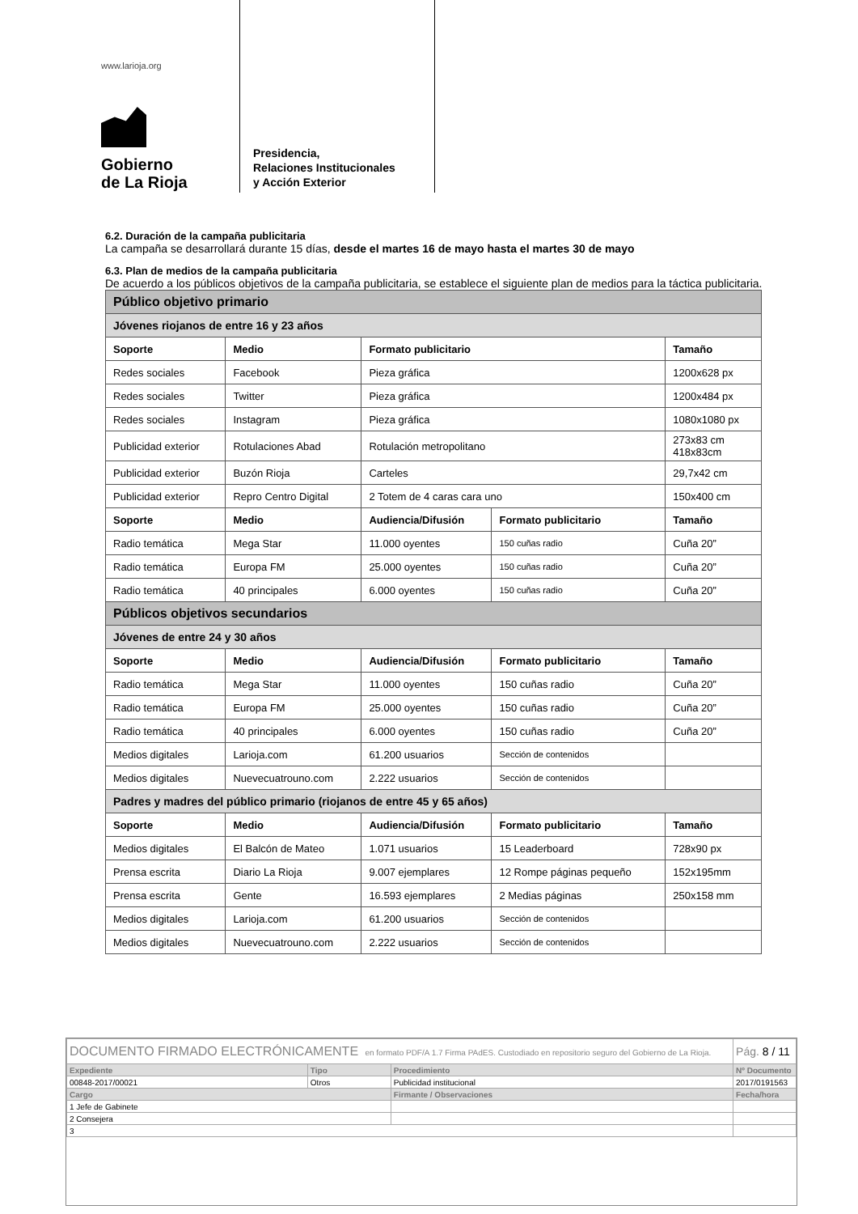www.larioja.org
Gobierno
de La Rioja
Presidencia,
Relaciones Institucionales
y Acción Exterior
6.2. Duración de la campaña publicitaria
La campaña se desarrollará durante 15 días, desde el martes 16 de mayo hasta el martes 30 de mayo
6.3. Plan de medios de la campaña publicitaria
De acuerdo a los públicos objetivos de la campaña publicitaria, se establece el siguiente plan de medios para la táctica publicitaria.
| Público objetivo primario | | | | |
| Jóvenes riojanos de entre 16 y 23 años | | | | |
| Soporte | Medio | Formato publicitario | | Tamaño |
| Redes sociales | Facebook | Pieza gráfica | | 1200x628 px |
| Redes sociales | Twitter | Pieza gráfica | | 1200x484 px |
| Redes sociales | Instagram | Pieza gráfica | | 1080x1080 px |
| Publicidad exterior | Rotulaciones Abad | Rotulación metropolitano | | 273x83 cm 418x83cm |
| Publicidad exterior | Buzón Rioja | Carteles | | 29,7x42 cm |
| Publicidad exterior | Repro Centro Digital | 2 Totem de 4 caras cara uno | | 150x400 cm |
| Soporte | Medio | Audiencia/Difusión | Formato publicitario | Tamaño |
| Radio temática | Mega Star | 11.000 oyentes | 150 cuñas radio | Cuña 20” |
| Radio temática | Europa FM | 25.000 oyentes | 150 cuñas radio | Cuña 20” |
| Radio temática | 40 principales | 6.000 oyentes | 150 cuñas radio | Cuña 20” |
| Públicos objetivos secundarios | | | | |
| Jóvenes de entre 24 y 30 años | | | | |
| Soporte | Medio | Audiencia/Difusión | Formato publicitario | Tamaño |
| Radio temática | Mega Star | 11.000 oyentes | 150 cuñas radio | Cuña 20” |
| Radio temática | Europa FM | 25.000 oyentes | 150 cuñas radio | Cuña 20” |
| Radio temática | 40 principales | 6.000 oyentes | 150 cuñas radio | Cuña 20” |
| Medios digitales | Larioja.com | 61.200 usuarios | Sección de contenidos | |
| Medios digitales | Nuevecuatrouno.com | 2.222 usuarios | Sección de contenidos | |
| Padres y madres del público primario (riojanos de entre 45 y 65 años) | | | | |
| Soporte | Medio | Audiencia/Difusión | Formato publicitario | Tamaño |
| Medios digitales | El Balcón de Mateo | 1.071 usuarios | 15 Leaderboard | 728x90 px |
| Prensa escrita | Diario La Rioja | 9.007 ejemplares | 12 Rompe páginas pequeño | 152x195mm |
| Prensa escrita | Gente | 16.593 ejemplares | 2 Medias páginas | 250x158 mm |
| Medios digitales | Larioja.com | 61.200 usuarios | Sección de contenidos | |
| Medios digitales | Nuevecuatrouno.com | 2.222 usuarios | Sección de contenidos | |
| DOCUMENTO FIRMADO ELECTRÓNICAMENTE en formato PDF/A 1.7 Firma PAdES. Custodiado en repositorio seguro del Gobierno de La Rioja. | | | Pág. 8 / 11 |
| Expediente | Tipo | Procedimiento | Nº Documento |
| 00848-2017/00021 | Otros | Publicidad institucional | 2017/0191563 |
| Cargo | | Firmante / Observaciones | Fecha/hora |
| 1 Jefe de Gabinete | | | |
| 2 Consejera | | | |
| 3 | | | |